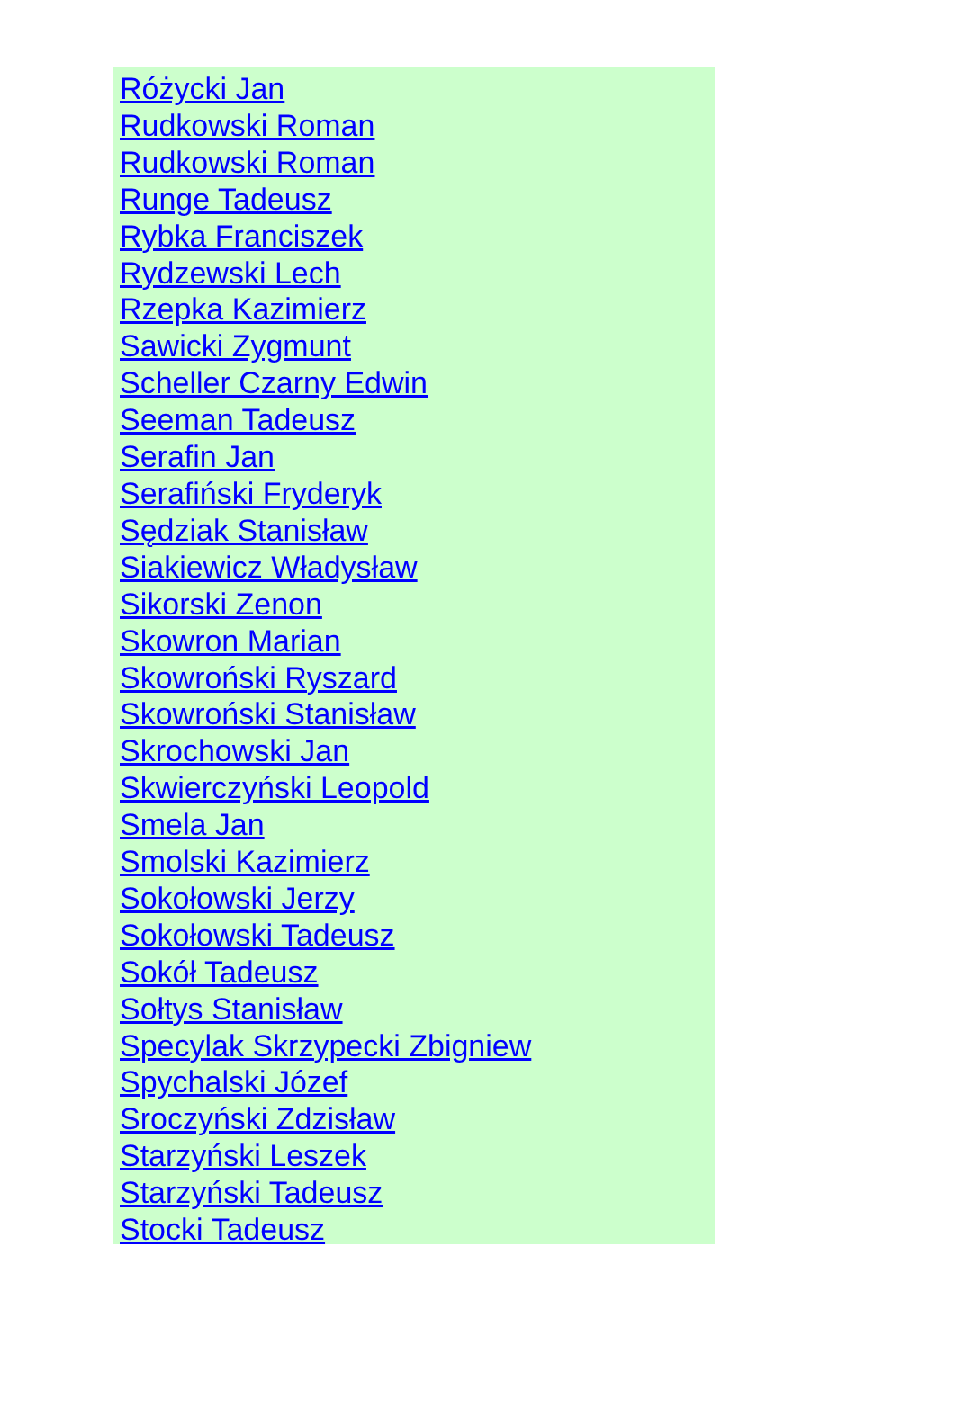Różycki Jan
Rudkowski Roman
Rudkowski Roman
Runge Tadeusz
Rybka Franciszek
Rydzewski Lech
Rzepka Kazimierz
Sawicki Zygmunt
Scheller Czarny Edwin
Seeman Tadeusz
Serafin Jan
Serafiński Fryderyk
Sędziak Stanisław
Siakiewicz Władysław
Sikorski Zenon
Skowron Marian
Skowroński Ryszard
Skowroński Stanisław
Skrochowski Jan
Skwierczyński Leopold
Smela Jan
Smolski Kazimierz
Sokołowski Jerzy
Sokołowski Tadeusz
Sokół Tadeusz
Sołtys Stanisław
Specylak Skrzypecki Zbigniew
Spychalski Józef
Sroczyński Zdzisław
Starzyński Leszek
Starzyński Tadeusz
Stocki Tadeusz